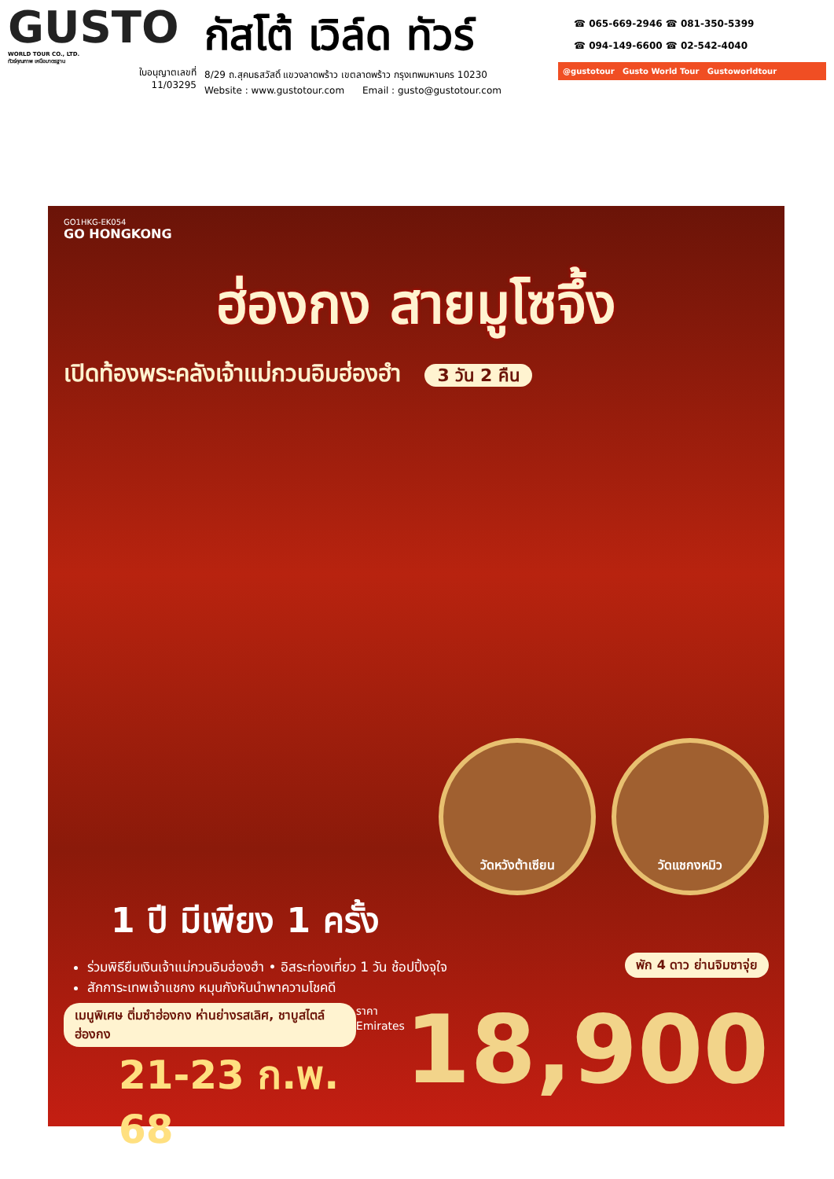GUSTO
WORLD TOUR CO., LTD.
ทัวร์คุณภาพ เหนือมาตรฐาน
ใบอนุญาตเลขที่
11/03295
กัสโต้ เวิล์ด ทัวร์
8/29 ถ.สุคนธสวัสดิ์ แขวงลาดพร้าว เขตลาดพร้าว กรุงเทพมหานคร 10230
Website : www.gustotour.com Email : gusto@gustotour.com
☎ 065-669-2946 ☎ 081-350-5399
☎ 094-149-6600 ☎ 02-542-4040
@gustotour Gusto World Tour Gustoworldtour
GO1HKG-EK054
GO HONGKONG
ฮ่องกง สายมูโซจึ้ง
เปิดท้องพระคลังเจ้าแม่กวนอิมฮ่องฮำ 3 วัน 2 คืน
วัดหวังต้าเซียน วัดแชกงหมิว
1 ปี มีเพียง 1 ครั้ง
ร่วมพิธียืมเงินเจ้าแม่กวนอิมฮ่องฮำ • อิสระท่องเที่ยว 1 วัน ช้อปปิ้งจุใจ
สักการะเทพเจ้าแชกง หมุนกังหันนำพาความโชคดี
พัก 4 ดาว ย่านจิมซาจุ่ย
เมนูพิเศษ ติ่มซำฮ่องกง ห่านย่างรสเลิศ, ชาบูสไตล์ฮ่องกง
21-23 ก.พ. 68
ราคา
Emirates
18,900